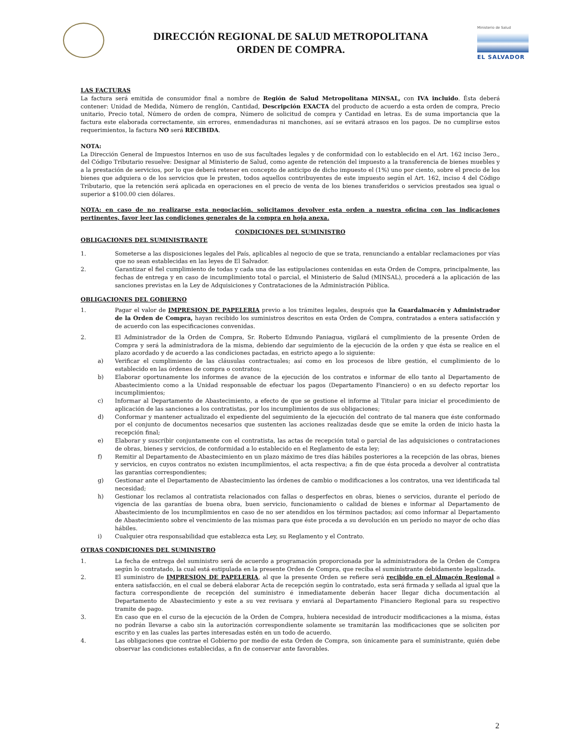DIRECCIÓN REGIONAL DE SALUD METROPOLITANA
ORDEN DE COMPRA.
Ministerio de Salud
EL SALVADOR
LAS FACTURAS
La factura será emitida de consumidor final a nombre de Región de Salud Metropolitana MINSAL, con IVA incluido. Ésta deberá contener: Unidad de Medida, Número de renglón, Cantidad, Descripción EXACTA del producto de acuerdo a esta orden de compra, Precio unitario, Precio total, Número de orden de compra, Número de solicitud de compra y Cantidad en letras. Es de suma importancia que la factura este elaborada correctamente, sin errores, enmendaduras ni manchones, así se evitará atrasos en los pagos. De no cumplirse estos requerimientos, la factura NO será RECIBIDA.
NOTA:
La Dirección General de Impuestos Internos en uso de sus facultades legales y de conformidad con lo establecido en el Art. 162 inciso 3ero., del Código Tributario resuelve: Designar al Ministerio de Salud, como agente de retención del impuesto a la transferencia de bienes muebles y a la prestación de servicios, por lo que deberá retener en concepto de anticipo de dicho impuesto el (1%) uno por ciento, sobre el precio de los bienes que adquiera o de los servicios que le presten, todos aquellos contribuyentes de este impuesto según el Art. 162, inciso 4 del Código Tributario, que la retención será aplicada en operaciones en el precio de venta de los bienes transferidos o servicios prestados sea igual o superior a $100.00 cien dólares.
NOTA: en caso de no realizarse esta negociación, solicitamos devolver esta orden a nuestra oficina con las indicaciones pertinentes, favor leer las condiciones generales de la compra en hoja anexa.
CONDICIONES DEL SUMINISTRO
OBLIGACIONES DEL SUMINISTRANTE
1. Someterse a las disposiciones legales del País, aplicables al negocio de que se trata, renunciando a entablar reclamaciones por vías que no sean establecidas en las leyes de El Salvador.
2. Garantizar el fiel cumplimiento de todas y cada una de las estipulaciones contenidas en esta Orden de Compra, principalmente, las fechas de entrega y en caso de incumplimiento total o parcial, el Ministerio de Salud (MINSAL), procederá a la aplicación de las sanciones previstas en la Ley de Adquisiciones y Contrataciones de la Administración Pública.
OBLIGACIONES DEL GOBIERNO
1. Pagar el valor de IMPRESION DE PAPELERIA previo a los trámites legales, después que la Guardalmacén y Administrador de la Orden de Compra, hayan recibido los suministros descritos en esta Orden de Compra, contratados a entera satisfacción y de acuerdo con las especificaciones convenidas.
2. El Administrador de la Orden de Compra, Sr. Roberto Edmundo Paniagua, vigilará el cumplimiento de la presente Orden de Compra y será la administradora de la misma, debiendo dar seguimiento de la ejecución de la orden y que ésta se realice en el plazo acordado y de acuerdo a las condiciones pactadas, en estricto apego a lo siguiente:
a) Verificar el cumplimiento de las cláusulas contractuales; así como en los procesos de libre gestión, el cumplimiento de lo establecido en las órdenes de compra o contratos;
b) Elaborar oportunamente los informes de avance de la ejecución de los contratos e informar de ello tanto al Departamento de Abastecimiento como a la Unidad responsable de efectuar los pagos (Departamento Financiero) o en su defecto reportar los incumplimientos;
c) Informar al Departamento de Abastecimiento, a efecto de que se gestione el informe al Titular para iniciar el procedimiento de aplicación de las sanciones a los contratistas, por los incumplimientos de sus obligaciones;
d) Conformar y mantener actualizado el expediente del seguimiento de la ejecución del contrato de tal manera que éste conformado por el conjunto de documentos necesarios que sustenten las acciones realizadas desde que se emite la orden de inicio hasta la recepción final;
e) Elaborar y suscribir conjuntamente con el contratista, las actas de recepción total o parcial de las adquisiciones o contrataciones de obras, bienes y servicios, de conformidad a lo establecido en el Reglamento de esta ley;
f) Remitir al Departamento de Abastecimiento en un plazo máximo de tres días hábiles posteriores a la recepción de las obras, bienes y servicios, en cuyos contratos no existen incumplimientos, el acta respectiva; a fin de que ésta proceda a devolver al contratista las garantías correspondientes;
g) Gestionar ante el Departamento de Abastecimiento las órdenes de cambio o modificaciones a los contratos, una vez identificada tal necesidad;
h) Gestionar los reclamos al contratista relacionados con fallas o desperfectos en obras, bienes o servicios, durante el período de vigencia de las garantías de buena obra, buen servicio, funcionamiento o calidad de bienes e informar al Departamento de Abastecimiento de los incumplimientos en caso de no ser atendidos en los términos pactados; así como informar al Departamento de Abastecimiento sobre el vencimiento de las mismas para que éste proceda a su devolución en un período no mayor de ocho días hábiles.
i) Cualquier otra responsabilidad que establezca esta Ley, su Reglamento y el Contrato.
OTRAS CONDICIONES DEL SUMINISTRO
1. La fecha de entrega del suministro será de acuerdo a programación proporcionada por la administradora de la Orden de Compra según lo contratado, la cual está estipulada en la presente Orden de Compra, que reciba el suministrante debidamente legalizada.
2. El suministro de IMPRESION DE PAPELERIA, al que la presente Orden se refiere será recibido en el Almacén Regional a entera satisfacción, en el cual se deberá elaborar Acta de recepción según lo contratado, esta será firmada y sellada al igual que la factura correspondiente de recepción del suministro é inmediatamente deberán hacer llegar dicha documentación al Departamento de Abastecimiento y este a su vez revisara y enviará al Departamento Financiero Regional para su respectivo tramite de pago.
3. En caso que en el curso de la ejecución de la Orden de Compra, hubiera necesidad de introducir modificaciones a la misma, éstas no podrán llevarse a cabo sin la autorización correspondiente solamente se tramitarán las modificaciones que se soliciten por escrito y en las cuales las partes interesadas estén en un todo de acuerdo.
4. Las obligaciones que contrae el Gobierno por medio de esta Orden de Compra, son únicamente para el suministrante, quién debe observar las condiciones establecidas, a fin de conservar ante favorables.
2